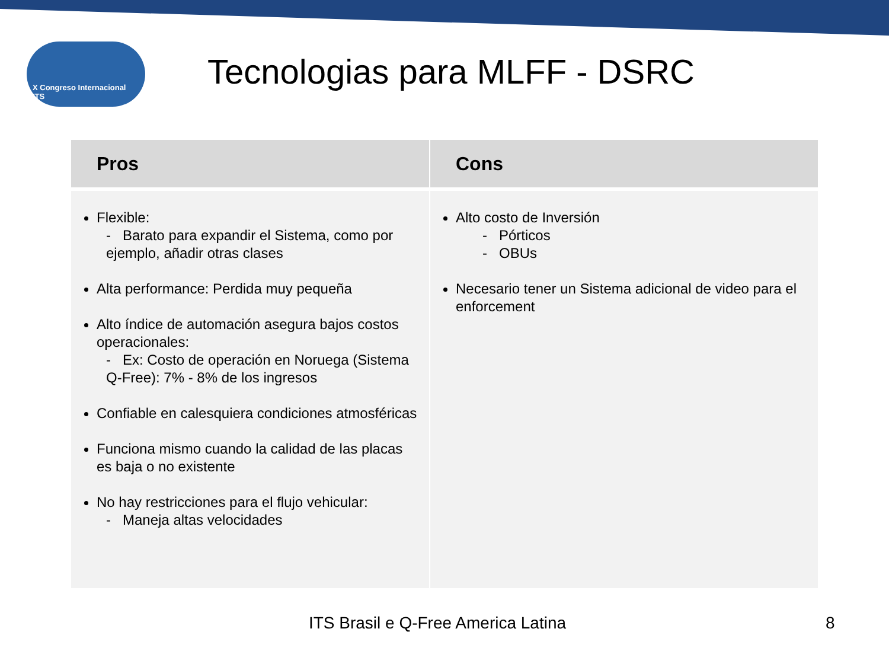X Congreso Internacional ITS
Tecnologias para MLFF - DSRC
| Pros | Cons |
| --- | --- |
| Flexible: - Barato para expandir el Sistema, como por ejemplo, añadir otras clases Alta performance: Perdida muy pequeña Alto índice de automación asegura bajos costos operacionales: - Ex: Costo de operación en Noruega (Sistema Q-Free): 7% - 8% de los ingresos Confiable en calesquiera condiciones atmosféricas Funciona mismo cuando la calidad de las placas es baja o no existente No hay restricciones para el flujo vehicular: - Maneja altas velocidades | Alto costo de Inversión - Pórticos - OBUs Necesario tener un Sistema adicional de video para el enforcement |
ITS Brasil e Q-Free America Latina 8